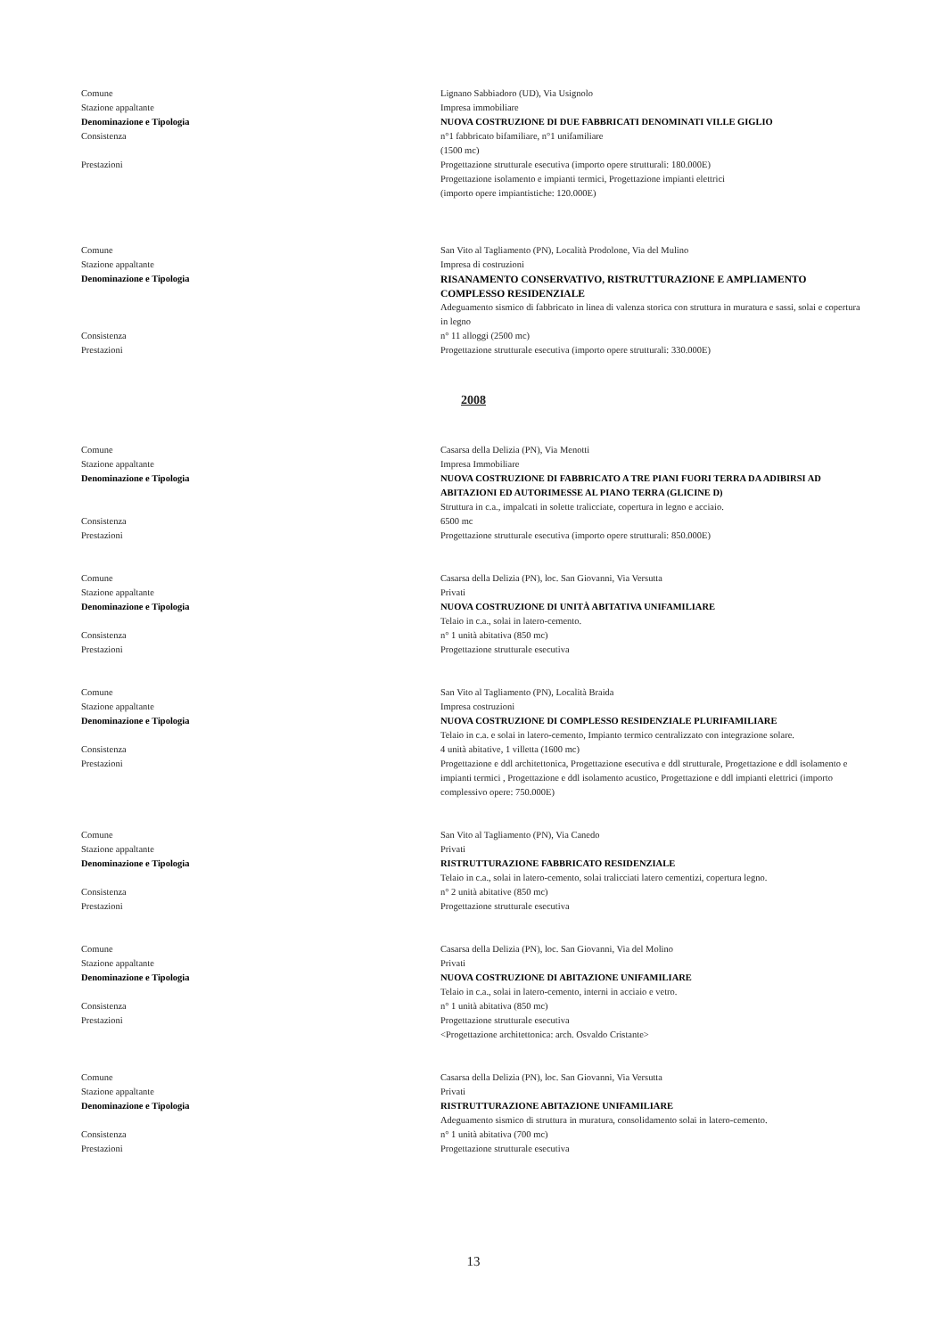Comune
Lignano Sabbiadoro (UD), Via Usignolo
Stazione appaltante
Impresa immobiliare
Denominazione e Tipologia
NUOVA COSTRUZIONE DI DUE FABBRICATI DENOMINATI VILLE GIGLIO
Consistenza
n°1 fabbricato bifamiliare, n°1 unifamiliare
(1500 mc)
Prestazioni
Progettazione strutturale esecutiva (importo opere strutturali: 180.000E)
Progettazione isolamento e impianti termici, Progettazione impianti elettrici
(importo opere impiantistiche: 120.000E)
Comune
San Vito al Tagliamento (PN), Località Prodolone, Via del Mulino
Stazione appaltante
Impresa di costruzioni
Denominazione e Tipologia
RISANAMENTO CONSERVATIVO, RISTRUTTURAZIONE E AMPLIAMENTO COMPLESSO RESIDENZIALE
Adeguamento sismico di fabbricato in linea di valenza storica con struttura in muratura e sassi, solai e copertura in legno
Consistenza
n° 11 alloggi (2500 mc)
Prestazioni
Progettazione strutturale esecutiva (importo opere strutturali: 330.000E)
2008
Comune
Casarsa della Delizia (PN), Via Menotti
Stazione appaltante
Impresa Immobiliare
Denominazione e Tipologia
NUOVA COSTRUZIONE DI FABBRICATO A TRE PIANI FUORI TERRA DA ADIBIRSI AD ABITAZIONI ED AUTORIMESSE AL PIANO TERRA (GLICINE D)
Struttura in c.a., impalcati in solette tralicciate, copertura in legno e acciaio.
Consistenza
6500 mc
Prestazioni
Progettazione strutturale esecutiva (importo opere strutturali: 850.000E)
Comune
Casarsa della Delizia (PN), loc. San Giovanni, Via Versutta
Stazione appaltante
Privati
Denominazione e Tipologia
NUOVA COSTRUZIONE DI UNITÀ ABITATIVA UNIFAMILIARE
Telaio in c.a., solai in latero-cemento.
Consistenza
n° 1 unità abitativa (850 mc)
Prestazioni
Progettazione strutturale esecutiva
Comune
San Vito al Tagliamento (PN), Località Braida
Stazione appaltante
Impresa costruzioni
Denominazione e Tipologia
NUOVA COSTRUZIONE DI COMPLESSO RESIDENZIALE PLURIFAMILIARE
Telaio in c.a. e solai in latero-cemento, Impianto termico centralizzato con integrazione solare.
Consistenza
4 unità abitative, 1 villetta (1600 mc)
Prestazioni
Progettazione e ddl architettonica, Progettazione esecutiva e ddl strutturale, Progettazione e ddl isolamento e impianti termici , Progettazione e ddl isolamento acustico, Progettazione e ddl impianti elettrici (importo complessivo opere: 750.000E)
Comune
San Vito al Tagliamento (PN), Via Canedo
Stazione appaltante
Privati
Denominazione e Tipologia
RISTRUTTURAZIONE FABBRICATO RESIDENZIALE
Telaio in c.a., solai in latero-cemento, solai tralicciati latero cementizi, copertura legno.
Consistenza
n° 2 unità abitative (850 mc)
Prestazioni
Progettazione strutturale esecutiva
Comune
Casarsa della Delizia (PN), loc. San Giovanni, Via del Molino
Stazione appaltante
Privati
Denominazione e Tipologia
NUOVA COSTRUZIONE DI ABITAZIONE UNIFAMILIARE
Telaio in c.a., solai in latero-cemento, interni in acciaio e vetro.
Consistenza
n° 1 unità abitativa (850 mc)
Prestazioni
Progettazione strutturale esecutiva
<Progettazione architettonica: arch. Osvaldo Cristante>
Comune
Casarsa della Delizia (PN), loc. San Giovanni, Via Versutta
Stazione appaltante
Privati
Denominazione e Tipologia
RISTRUTTURAZIONE ABITAZIONE UNIFAMILIARE
Adeguamento sismico di struttura in muratura, consolidamento solai in latero-cemento.
Consistenza
n° 1 unità abitativa (700 mc)
Prestazioni
Progettazione strutturale esecutiva
13